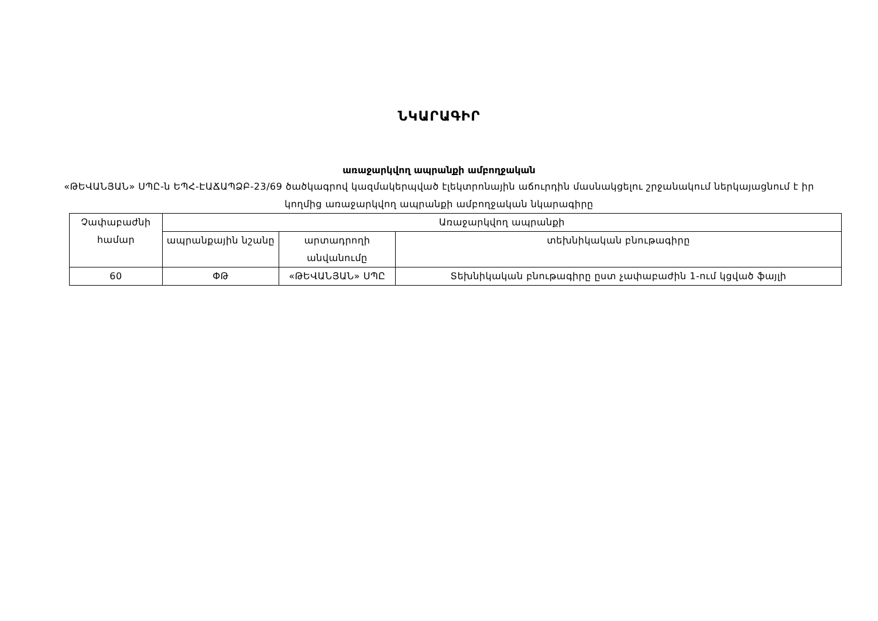ՆԿԱՐԱԳԻՐ
առաջարկվող ապրանքի ամբողջական
«ԹԵՎԱՆՅԱՆ» ՍՊԸ-ն ԵՊՀ-ԷԱՃԱՊՁԲ-23/69 ծածկագրով կազմակերպված էլեկտրոնային աճուրդին մասնակցելու շրջանակում ներկայացնում է իր կողմից առաջարկվող ապրանքի ամբողջական նկարագիրը
| Չափաբաժնի համար | Առաջարկվող ապրանքի | | |
| --- | --- | --- | --- |
| | ապրանքային նշանը | արտադրողի անվանումը | տեխնիկական բնութագիրը |
| 60 | ՓԹ | «ԹԵՎԱՆՅԱՆ» ՍՊԸ | Տեխնիկական բնութագիրը ըստ չափաբաժին 1-ում կցված ֆայլի |